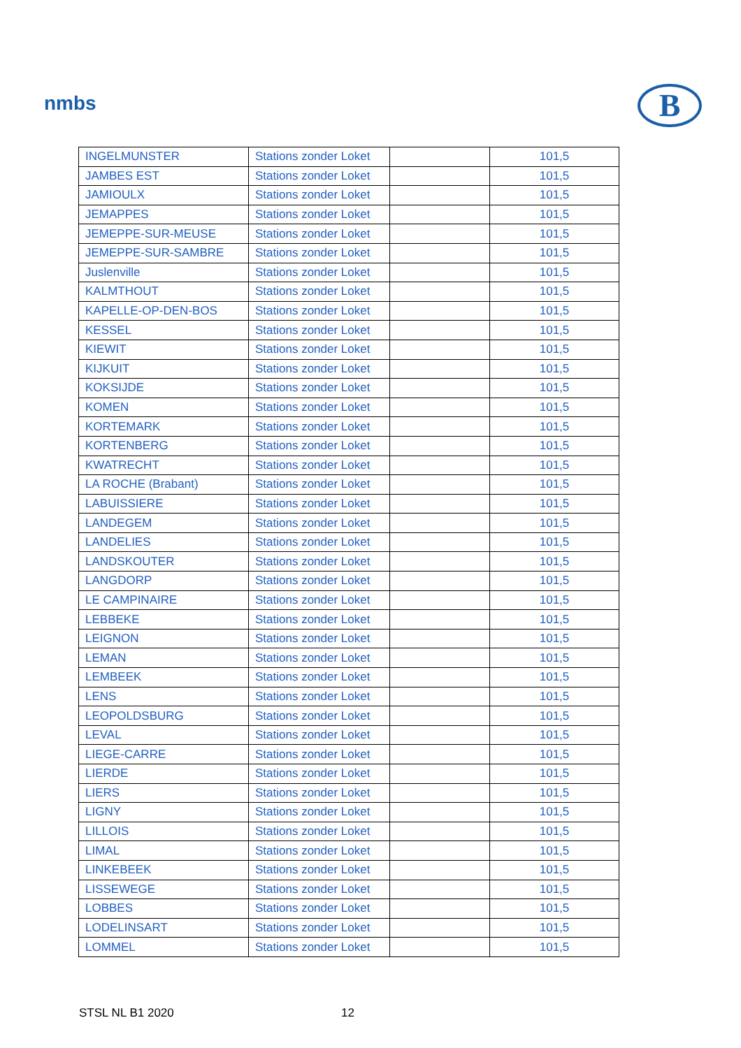nmbs B
| INGELMUNSTER | Stations zonder Loket | | 101,5 |
| JAMBES EST | Stations zonder Loket | | 101,5 |
| JAMIOULX | Stations zonder Loket | | 101,5 |
| JEMAPPES | Stations zonder Loket | | 101,5 |
| JEMEPPE-SUR-MEUSE | Stations zonder Loket | | 101,5 |
| JEMEPPE-SUR-SAMBRE | Stations zonder Loket | | 101,5 |
| Juslenville | Stations zonder Loket | | 101,5 |
| KALMTHOUT | Stations zonder Loket | | 101,5 |
| KAPELLE-OP-DEN-BOS | Stations zonder Loket | | 101,5 |
| KESSEL | Stations zonder Loket | | 101,5 |
| KIEWIT | Stations zonder Loket | | 101,5 |
| KIJKUIT | Stations zonder Loket | | 101,5 |
| KOKSIJDE | Stations zonder Loket | | 101,5 |
| KOMEN | Stations zonder Loket | | 101,5 |
| KORTEMARK | Stations zonder Loket | | 101,5 |
| KORTENBERG | Stations zonder Loket | | 101,5 |
| KWATRECHT | Stations zonder Loket | | 101,5 |
| LA ROCHE (Brabant) | Stations zonder Loket | | 101,5 |
| LABUISSIERE | Stations zonder Loket | | 101,5 |
| LANDEGEM | Stations zonder Loket | | 101,5 |
| LANDELIES | Stations zonder Loket | | 101,5 |
| LANDSKOUTER | Stations zonder Loket | | 101,5 |
| LANGDORP | Stations zonder Loket | | 101,5 |
| LE CAMPINAIRE | Stations zonder Loket | | 101,5 |
| LEBBEKE | Stations zonder Loket | | 101,5 |
| LEIGNON | Stations zonder Loket | | 101,5 |
| LEMAN | Stations zonder Loket | | 101,5 |
| LEMBEEK | Stations zonder Loket | | 101,5 |
| LENS | Stations zonder Loket | | 101,5 |
| LEOPOLDSBURG | Stations zonder Loket | | 101,5 |
| LEVAL | Stations zonder Loket | | 101,5 |
| LIEGE-CARRE | Stations zonder Loket | | 101,5 |
| LIERDE | Stations zonder Loket | | 101,5 |
| LIERS | Stations zonder Loket | | 101,5 |
| LIGNY | Stations zonder Loket | | 101,5 |
| LILLOIS | Stations zonder Loket | | 101,5 |
| LIMAL | Stations zonder Loket | | 101,5 |
| LINKEBEEK | Stations zonder Loket | | 101,5 |
| LISSEWEGE | Stations zonder Loket | | 101,5 |
| LOBBES | Stations zonder Loket | | 101,5 |
| LODELINSART | Stations zonder Loket | | 101,5 |
| LOMMEL | Stations zonder Loket | | 101,5 |
STSL NL B1 2020 12